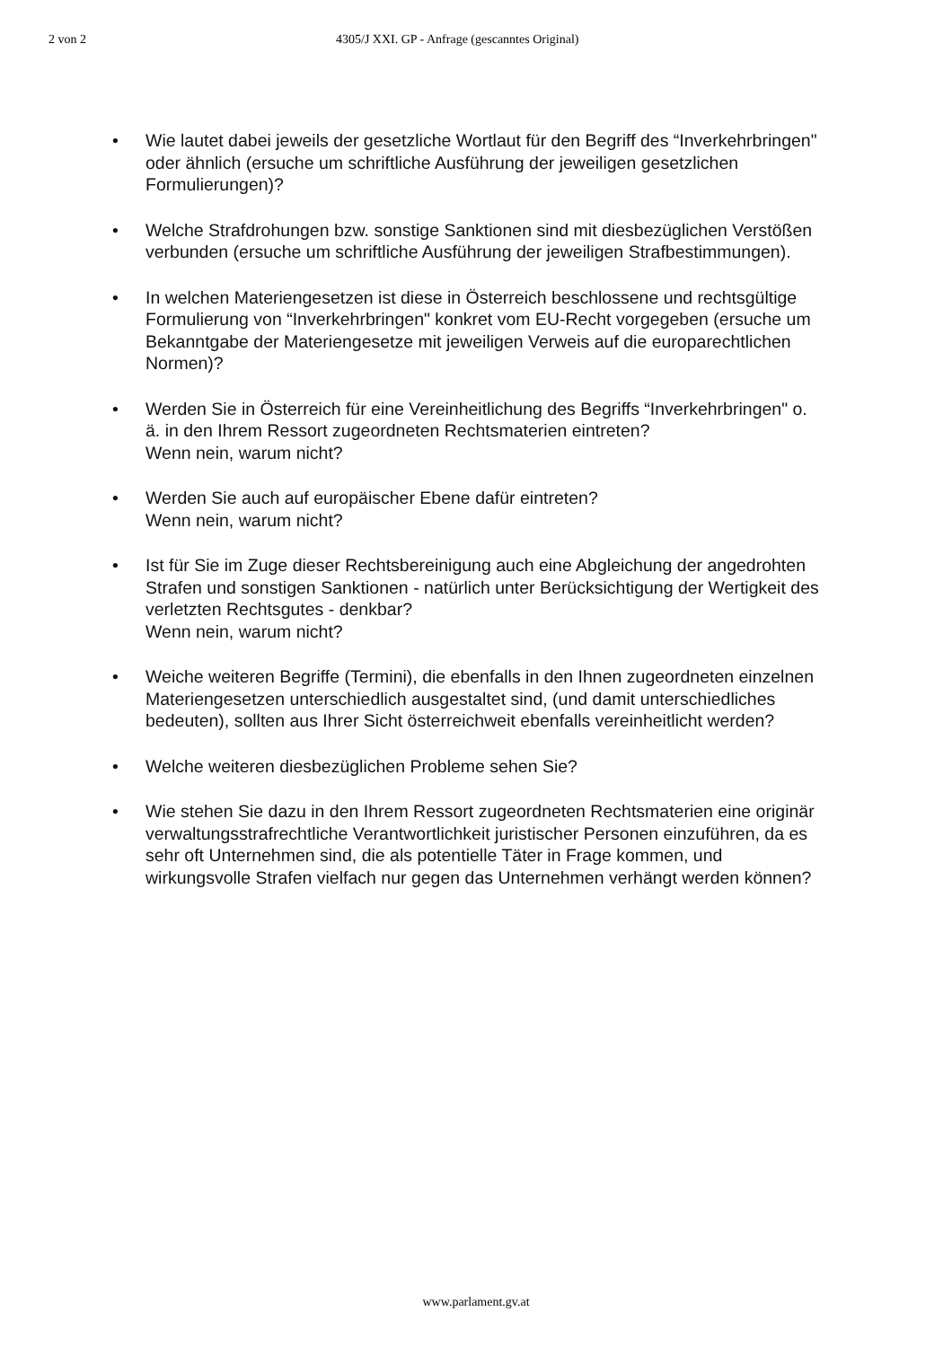2 von 2 4305/J XXI. GP - Anfrage (gescanntes Original)
• Wie lautet dabei jeweils der gesetzliche Wortlaut für den Begriff des “Inverkehrbringen" oder ähnlich (ersuche um schriftliche Ausführung der jeweiligen gesetzlichen Formulierungen)?
• Welche Strafdrohungen bzw. sonstige Sanktionen sind mit diesbezüglichen Verstößen verbunden (ersuche um schriftliche Ausführung der jeweiligen Strafbestimmungen).
• In welchen Materiengesetzen ist diese in Österreich beschlossene und rechtsgültige Formulierung von “Inverkehrbringen" konkret vom EU-Recht vorgegeben (ersuche um Bekanntgabe der Materiengesetze mit jeweiligen Verweis auf die europarechtlichen Normen)?
• Werden Sie in Österreich für eine Vereinheitlichung des Begriffs “Inverkehrbringen" o. ä. in den Ihrem Ressort zugeordneten Rechtsmaterien eintreten?
Wenn nein, warum nicht?
• Werden Sie auch auf europäischer Ebene dafür eintreten?
Wenn nein, warum nicht?
• Ist für Sie im Zuge dieser Rechtsbereinigung auch eine Abgleichung der angedrohten Strafen und sonstigen Sanktionen - natürlich unter Berücksichtigung der Wertigkeit des verletzten Rechtsgutes - denkbar?
Wenn nein, warum nicht?
• Weiche weiteren Begriffe (Termini), die ebenfalls in den Ihnen zugeordneten einzelnen Materiengesetzen unterschiedlich ausgestaltet sind, (und damit unterschiedliches bedeuten), sollten aus Ihrer Sicht österreichweit ebenfalls vereinheitlicht werden?
• Welche weiteren diesbezüglichen Probleme sehen Sie?
• Wie stehen Sie dazu in den Ihrem Ressort zugeordneten Rechtsmaterien eine originär verwaltungsstrafrechtliche Verantwortlichkeit juristischer Personen einzuführen, da es sehr oft Unternehmen sind, die als potentielle Täter in Frage kommen, und wirkungsvolle Strafen vielfach nur gegen das Unternehmen verhängt werden können?
www.parlament.gv.at